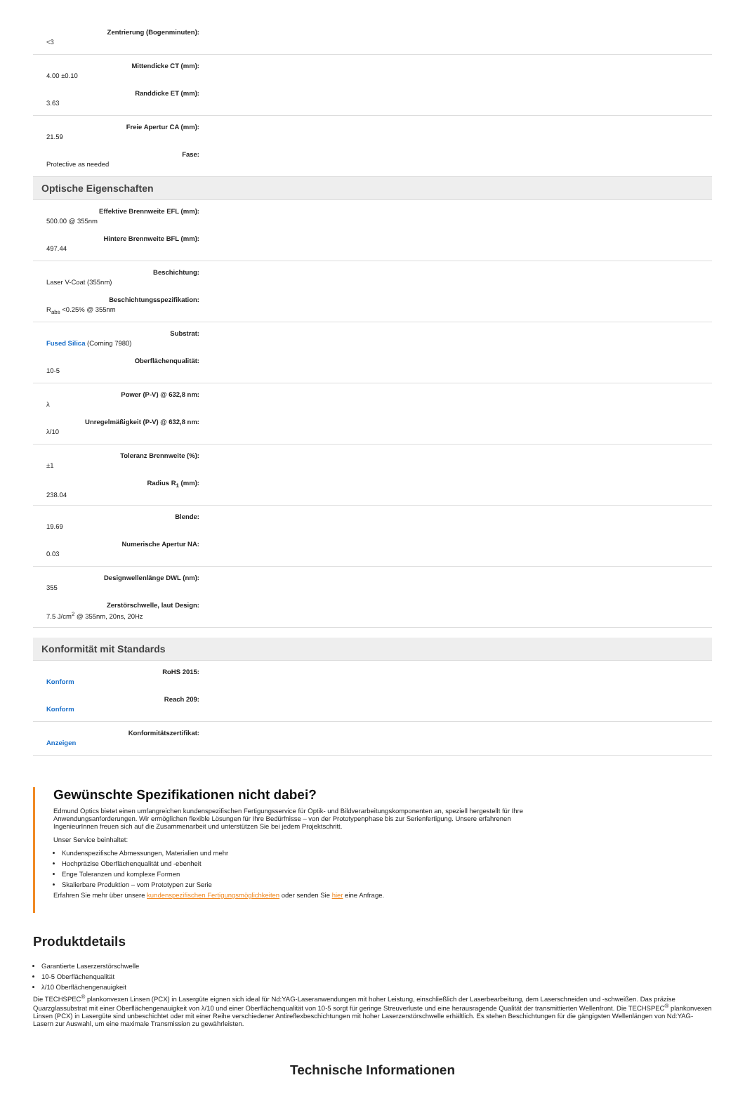Zentrierung (Bogenminuten):
<3
Mittendicke CT (mm):
4.00 ±0.10
Randdicke ET (mm):
3.63
Freie Apertur CA (mm):
21.59
Fase:
Protective as needed
Optische Eigenschaften
Effektive Brennweite EFL (mm):
500.00 @ 355nm
Hintere Brennweite BFL (mm):
497.44
Beschichtung:
Laser V-Coat (355nm)
Beschichtungsspezifikation:
R<sub>abs</sub> <0.25% @ 355nm
Substrat:
Fused Silica (Corning 7980)
Oberflächenqualität:
10-5
Power (P-V) @ 632,8 nm:
λ
Unregelmäßigkeit (P-V) @ 632,8 nm:
λ/10
Toleranz Brennweite (%):
±1
Radius R<sub>1</sub> (mm):
238.04
Blende:
19.69
Numerische Apertur NA:
0.03
Designwellenlänge DWL (nm):
355
Zerstörschwelle, laut Design:
7.5 J/cm<sup>2</sup> @ 355nm, 20ns, 20Hz
Konformität mit Standards
RoHS 2015:
Konform
Reach 209:
Konform
Konformitätszertifikat:
Anzeigen
Gewünschte Spezifikationen nicht dabei?
Edmund Optics bietet einen umfangreichen kundenspezifischen Fertigungsservice für Optik- und Bildverarbeitungskomponenten an, speziell hergestellt für Ihre Anwendungsanforderungen. Wir ermöglichen flexible Lösungen für Ihre Bedürfnisse – von der Prototypenphase bis zur Serienfertigung. Unsere erfahrenen IngenieurInnen freuen sich auf die Zusammenarbeit und unterstützen Sie bei jedem Projektschritt.
Unser Service beinhaltet:
Kundenspezifische Abmessungen, Materialien und mehr
Hochpräzise Oberflächenqualität und -ebenheit
Enge Toleranzen und komplexe Formen
Skalierbare Produktion – vom Prototypen zur Serie
Erfahren Sie mehr über unsere kundenspezifischen Fertigungsmöglichkeiten oder senden Sie hier eine Anfrage.
Produktdetails
Garantierte Laserzerstörschwelle
10-5 Oberflächenqualität
λ/10 Oberflächengenauigkeit
Die TECHSPEC<sup>®</sup> plankonvexen Linsen (PCX) in Lasergüte eignen sich ideal für Nd:YAG-Laseranwendungen mit hoher Leistung, einschließlich der Laserbearbeitung, dem Laserschneiden und -schweißen. Das präzise Quarzglassubstrat mit einer Oberflächengenauigkeit von λ/10 und einer Oberflächenqualität von 10-5 sorgt für geringe Streuverluste und eine herausragende Qualität der transmittierten Wellenfront. Die TECHSPEC<sup>®</sup> plankonvexen Linsen (PCX) in Lasergüte sind unbeschichtet oder mit einer Reihe verschiedener Antireflexbeschichtungen mit hoher Laserzerstörschwelle erhältlich. Es stehen Beschichtungen für die gängigsten Wellenlängen von Nd:YAG-Lasern zur Auswahl, um eine maximale Transmission zu gewährleisten.
Technische Informationen